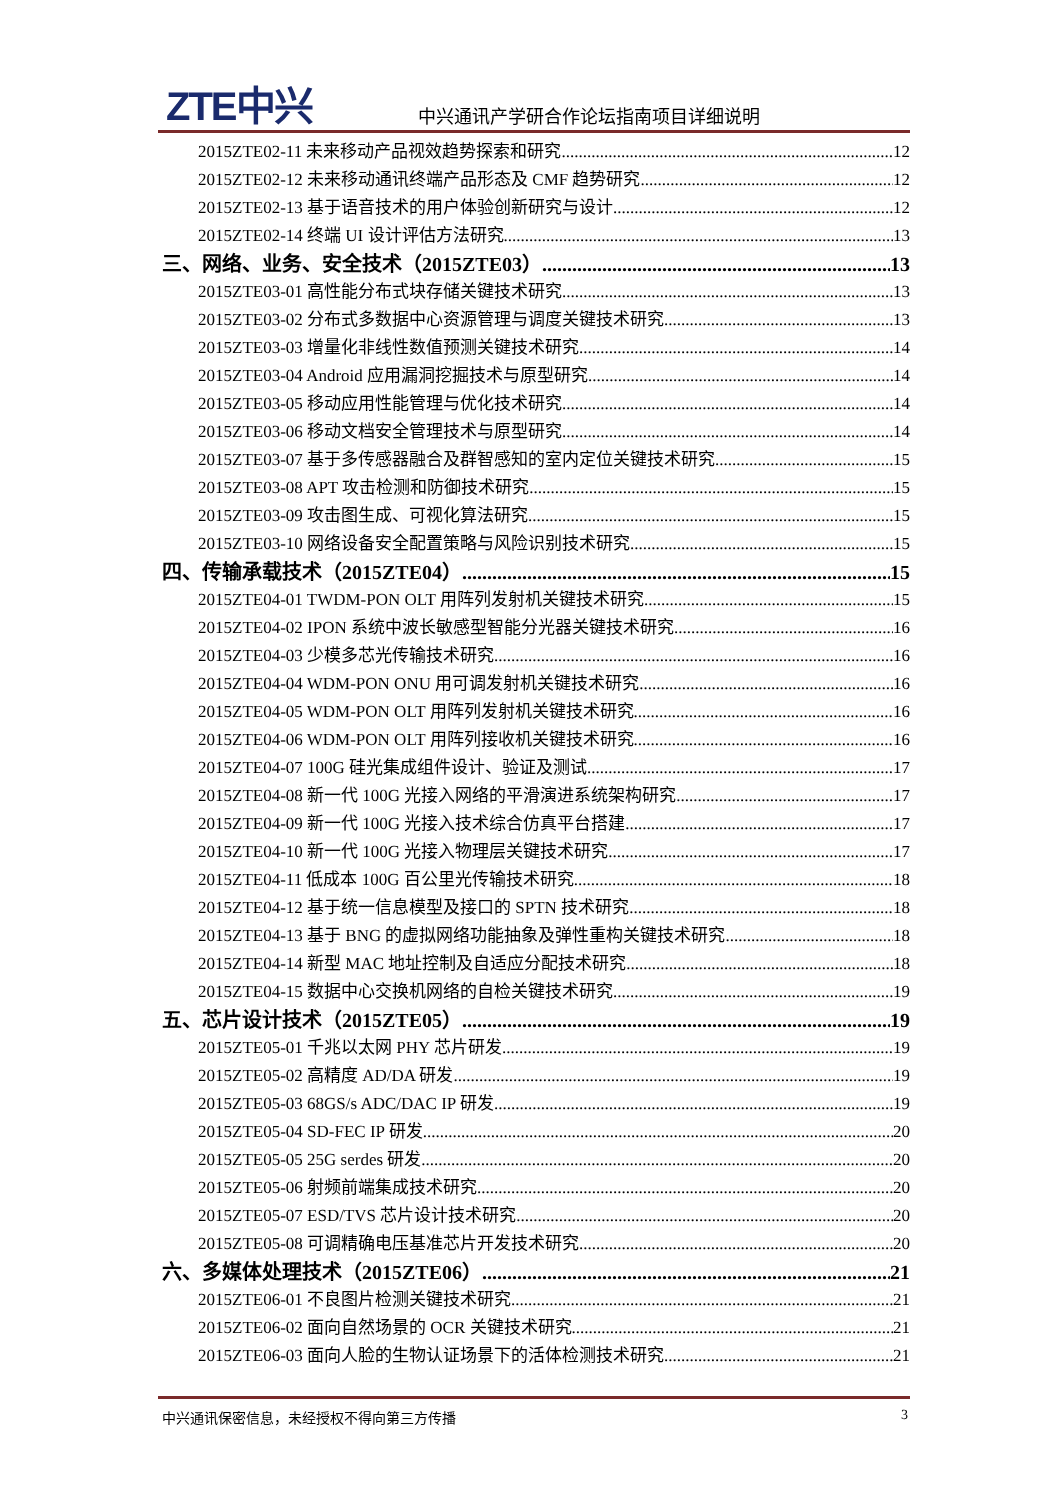ZTE中兴
中兴通讯产学研合作论坛指南项目详细说明
2015ZTE02-11 未来移动产品视效趋势探索和研究 12
2015ZTE02-12 未来移动通讯终端产品形态及 CMF 趋势研究 12
2015ZTE02-13 基于语音技术的用户体验创新研究与设计 12
2015ZTE02-14 终端 UI 设计评估方法研究 13
三、网络、业务、安全技术（2015ZTE03） 13
2015ZTE03-01 高性能分布式块存储关键技术研究 13
2015ZTE03-02 分布式多数据中心资源管理与调度关键技术研究 13
2015ZTE03-03 增量化非线性数值预测关键技术研究 14
2015ZTE03-04 Android 应用漏洞挖掘技术与原型研究 14
2015ZTE03-05 移动应用性能管理与优化技术研究 14
2015ZTE03-06 移动文档安全管理技术与原型研究 14
2015ZTE03-07 基于多传感器融合及群智感知的室内定位关键技术研究 15
2015ZTE03-08 APT 攻击检测和防御技术研究 15
2015ZTE03-09 攻击图生成、可视化算法研究 15
2015ZTE03-10 网络设备安全配置策略与风险识别技术研究 15
四、传输承载技术（2015ZTE04） 15
2015ZTE04-01 TWDM-PON OLT 用阵列发射机关键技术研究 15
2015ZTE04-02 IPON 系统中波长敏感型智能分光器关键技术研究 16
2015ZTE04-03 少模多芯光传输技术研究 16
2015ZTE04-04 WDM-PON ONU 用可调发射机关键技术研究 16
2015ZTE04-05 WDM-PON OLT 用阵列发射机关键技术研究 16
2015ZTE04-06 WDM-PON OLT 用阵列接收机关键技术研究 16
2015ZTE04-07 100G 硅光集成组件设计、验证及测试 17
2015ZTE04-08 新一代 100G 光接入网络的平滑演进系统架构研究 17
2015ZTE04-09 新一代 100G 光接入技术综合仿真平台搭建 17
2015ZTE04-10 新一代 100G 光接入物理层关键技术研究 17
2015ZTE04-11 低成本 100G 百公里光传输技术研究 18
2015ZTE04-12 基于统一信息模型及接口的 SPTN 技术研究 18
2015ZTE04-13 基于 BNG 的虚拟网络功能抽象及弹性重构关键技术研究 18
2015ZTE04-14 新型 MAC 地址控制及自适应分配技术研究 18
2015ZTE04-15 数据中心交换机网络的自检关键技术研究 19
五、芯片设计技术（2015ZTE05） 19
2015ZTE05-01 千兆以太网 PHY 芯片研发 19
2015ZTE05-02 高精度 AD/DA 研发 19
2015ZTE05-03 68GS/s ADC/DAC IP 研发 19
2015ZTE05-04 SD-FEC IP 研发 20
2015ZTE05-05 25G serdes 研发 20
2015ZTE05-06 射频前端集成技术研究 20
2015ZTE05-07 ESD/TVS 芯片设计技术研究 20
2015ZTE05-08 可调精确电压基准芯片开发技术研究 20
六、多媒体处理技术（2015ZTE06） 21
2015ZTE06-01 不良图片检测关键技术研究 21
2015ZTE06-02 面向自然场景的 OCR 关键技术研究 21
2015ZTE06-03 面向人脸的生物认证场景下的活体检测技术研究 21
中兴通讯保密信息，未经授权不得向第三方传播 3